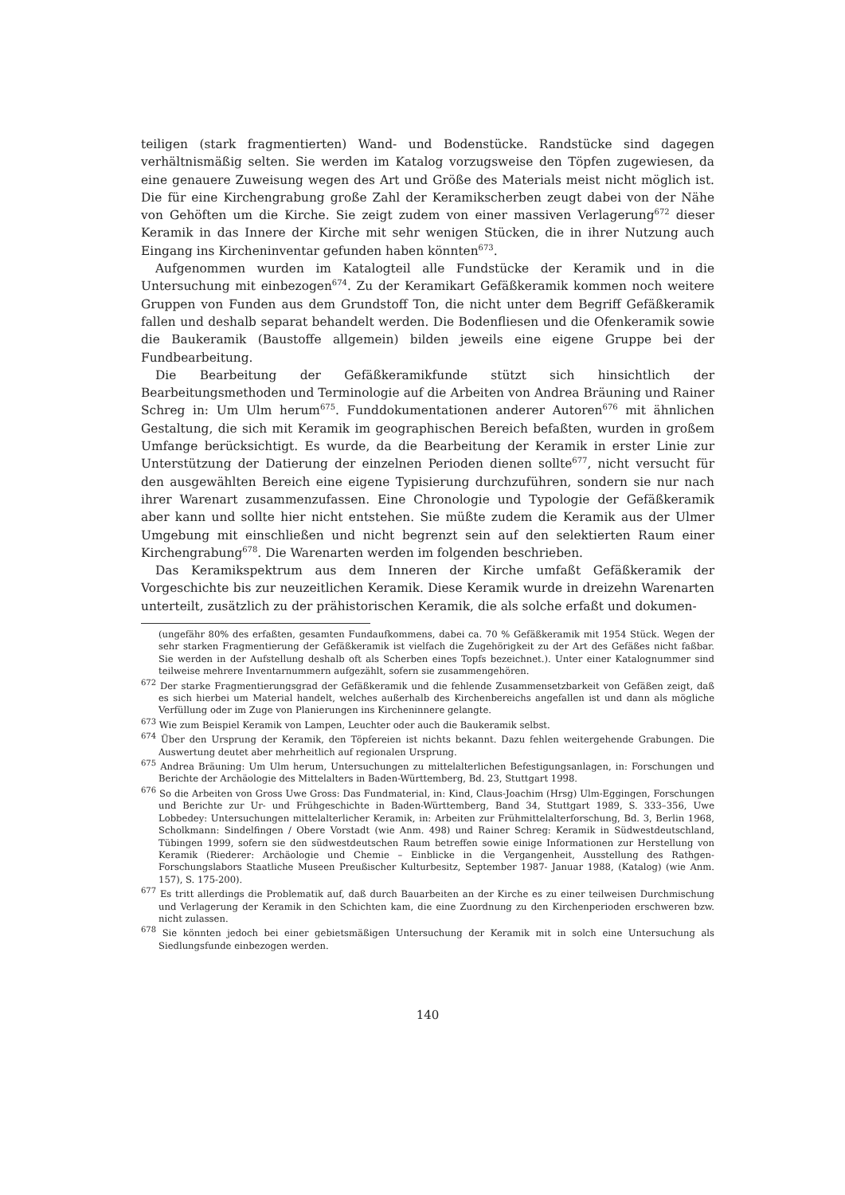teiligen (stark fragmentierten) Wand- und Bodenstücke. Randstücke sind dagegen verhältnismäßig selten. Sie werden im Katalog vorzugsweise den Töpfen zugewiesen, da eine genauere Zuweisung wegen des Art und Größe des Materials meist nicht möglich ist. Die für eine Kirchengrabung große Zahl der Keramikscherben zeugt dabei von der Nähe von Gehöften um die Kirche. Sie zeigt zudem von einer massiven Verlagerung<sup>672</sup> dieser Keramik in das Innere der Kirche mit sehr wenigen Stücken, die in ihrer Nutzung auch Eingang ins Kircheninventar gefunden haben könnten<sup>673</sup>.
Aufgenommen wurden im Katalogteil alle Fundstücke der Keramik und in die Untersuchung mit einbezogen<sup>674</sup>. Zu der Keramikart Gefäßkeramik kommen noch weitere Gruppen von Funden aus dem Grundstoff Ton, die nicht unter dem Begriff Gefäßkeramik fallen und deshalb separat behandelt werden. Die Bodenfliesen und die Ofenkeramik sowie die Baukeramik (Baustoffe allgemein) bilden jeweils eine eigene Gruppe bei der Fundbearbeitung.
Die Bearbeitung der Gefäßkeramikfunde stützt sich hinsichtlich der Bearbeitungsmethoden und Terminologie auf die Arbeiten von Andrea Bräuning und Rainer Schreg in: Um Ulm herum<sup>675</sup>. Funddokumentationen anderer Autoren<sup>676</sup> mit ähnlichen Gestaltung, die sich mit Keramik im geographischen Bereich befaßten, wurden in großem Umfange berücksichtigt. Es wurde, da die Bearbeitung der Keramik in erster Linie zur Unterstützung der Datierung der einzelnen Perioden dienen sollte<sup>677</sup>, nicht versucht für den ausgewählten Bereich eine eigene Typisierung durchzuführen, sondern sie nur nach ihrer Warenart zusammenzufassen. Eine Chronologie und Typologie der Gefäßkeramik aber kann und sollte hier nicht entstehen. Sie müßte zudem die Keramik aus der Ulmer Umgebung mit einschließen und nicht begrenzt sein auf den selektierten Raum einer Kirchengrabung<sup>678</sup>. Die Warenarten werden im folgenden beschrieben.
Das Keramikspektrum aus dem Inneren der Kirche umfaßt Gefäßkeramik der Vorgeschichte bis zur neuzeitlichen Keramik. Diese Keramik wurde in dreizehn Warenarten unterteilt, zusätzlich zu der prähistorischen Keramik, die als solche erfaßt und dokumen-
(ungefähr 80% des erfaßten, gesamten Fundaufkommens, dabei ca. 70 % Gefäßkeramik mit 1954 Stück. Wegen der sehr starken Fragmentierung der Gefäßkeramik ist vielfach die Zugehörigkeit zu der Art des Gefäßes nicht faßbar. Sie werden in der Aufstellung deshalb oft als Scherben eines Topfs bezeichnet.). Unter einer Katalognummer sind teilweise mehrere Inventarnummern aufgezählt, sofern sie zusammengehören.
<sup>672</sup> Der starke Fragmentierungsgrad der Gefäßkeramik und die fehlende Zusammensetzbarkeit von Gefäßen zeigt, daß es sich hierbei um Material handelt, welches außerhalb des Kirchenbereichs angefallen ist und dann als mögliche Verfüllung oder im Zuge von Planierungen ins Kircheninnere gelangte.
<sup>673</sup> Wie zum Beispiel Keramik von Lampen, Leuchter oder auch die Baukeramik selbst.
<sup>674</sup> Über den Ursprung der Keramik, den Töpfereien ist nichts bekannt. Dazu fehlen weitergehende Grabungen. Die Auswertung deutet aber mehrheitlich auf regionalen Ursprung.
<sup>675</sup> Andrea Bräuning: Um Ulm herum, Untersuchungen zu mittelalterlichen Befestigungsanlagen, in: Forschungen und Berichte der Archäologie des Mittelalters in Baden-Württemberg, Bd. 23, Stuttgart 1998.
<sup>676</sup> So die Arbeiten von Gross Uwe Gross: Das Fundmaterial, in: Kind, Claus-Joachim (Hrsg) Ulm-Eggingen, Forschungen und Berichte zur Ur- und Frühgeschichte in Baden-Württemberg, Band 34, Stuttgart 1989, S. 333–356, Uwe Lobbedey: Untersuchungen mittelalterlicher Keramik, in: Arbeiten zur Frühmittelalterforschung, Bd. 3, Berlin 1968, Scholkmann: Sindelfingen / Obere Vorstadt (wie Anm. 498) und Rainer Schreg: Keramik in Südwestdeutschland, Tübingen 1999, sofern sie den südwestdeutschen Raum betreffen sowie einige Informationen zur Herstellung von Keramik (Riederer: Archäologie und Chemie – Einblicke in die Vergangenheit, Ausstellung des Rathgen-Forschungslabors Staatliche Museen Preußischer Kulturbesitz, September 1987- Januar 1988, (Katalog) (wie Anm. 157), S. 175-200).
<sup>677</sup> Es tritt allerdings die Problematik auf, daß durch Bauarbeiten an der Kirche es zu einer teilweisen Durchmischung und Verlagerung der Keramik in den Schichten kam, die eine Zuordnung zu den Kirchenperioden erschweren bzw. nicht zulassen.
<sup>678</sup> Sie könnten jedoch bei einer gebietsmäßigen Untersuchung der Keramik mit in solch eine Untersuchung als Siedlungsfunde einbezogen werden.
140